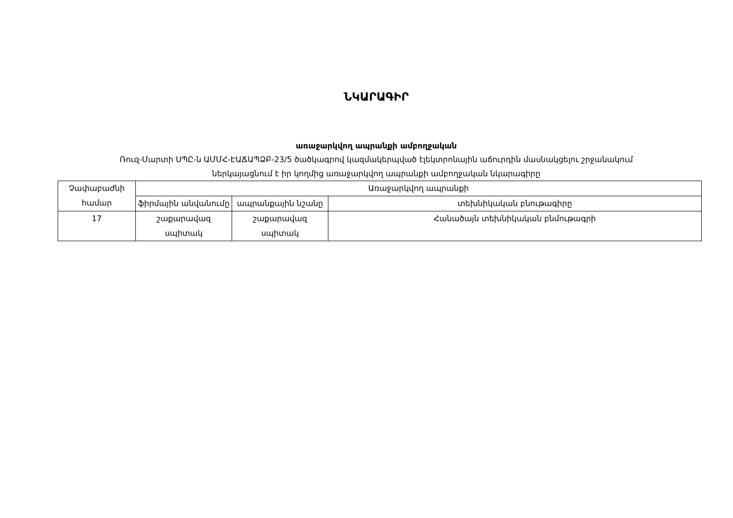ՆԿԱՐԱԳԻՐ
առաջարկվող ապրանքի ամբողջական
Ռուզ-Մարտի ՍՊԸ-ն ԱՄՄՀ-ԷԱՃԱՊՁԲ-23/5 ծածկագրով կազմակերպված էլեկտրոնային աճուրդին մասնակցելու շրջանակում
ներկայացնում է իր կողմից առաջարկվող ապրանքի ամբողջական նկարագիրը
| Չափաբաժնի համար | Առաջարկվող ապրանքի | | |
| --- | --- | --- | --- |
| | ֆիրմային անվանումը | ապրանքային նշանը | տեխնիկական բնութագիրը |
| 17 | շաքարավազ սպիտակ | շաքարավազ սպիտակ | Հանածայն տեխնիկական բնմութագրի |